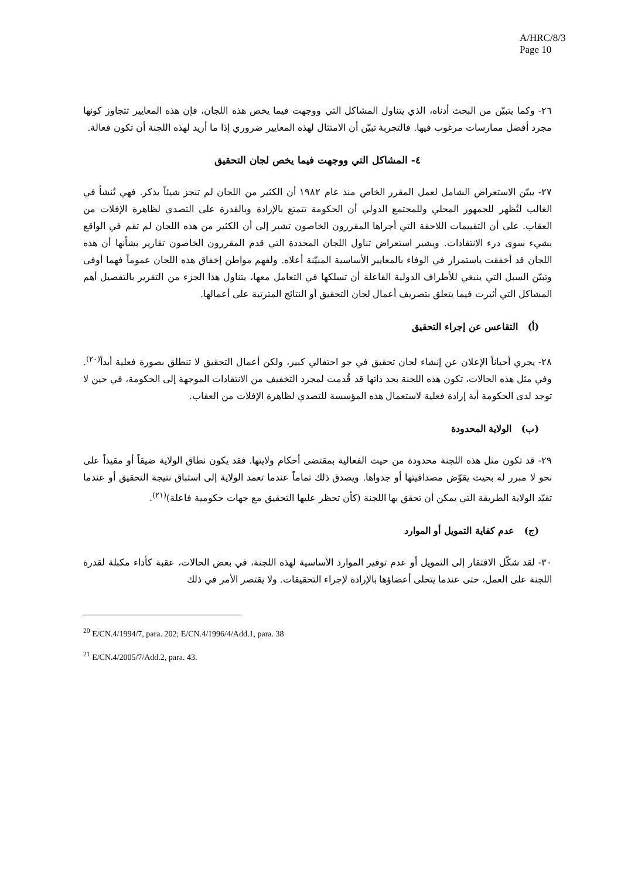A/HRC/8/3
Page 10
٢٦- وكما يتبيّن من البحث أدناه، الذي يتناول المشاكل التي ووجهت فيما يخص هذه اللجان، فإن هذه المعايير تتجاوز كونها مجرد أفضل ممارسات مرغوب فيها. فالتجربة تبيّن أن الامتثال لهذه المعايير ضروري إذا ما أريد لهذه اللجنة أن تكون فعالة.
٤- المشاكل التي ووجهت فيما يخص لجان التحقيق
٢٧- يبيّن الاستعراض الشامل لعمل المقرر الخاص منذ عام ١٩٨٢ أن الكثير من اللجان لم تنجز شيئاً يذكر. فهي تُنشأ في الغالب لتُظهر للجمهور المحلي وللمجتمع الدولي أن الحكومة تتمتع بالإرادة وبالقدرة على التصدي لظاهرة الإفلات من العقاب. على أن التقييمات اللاحقة التي أجراها المقررون الخاصون تشير إلى أن الكثير من هذه اللجان لم تقم في الواقع بشيء سوى درء الانتقادات. ويشير استعراض تناول اللجان المحددة التي قدم المقررون الخاصون تقارير بشأنها أن هذه اللجان قد أخفقت باستمرار في الوفاء بالمعايير الأساسية المبيّنة أعلاه. ولفهم مواطن إخفاق هذه اللجان عموماً فهما أوفى وتبيّن السبل التي ينبغي للأطراف الدولية الفاعلة أن تسلكها في التعامل معها، يتناول هذا الجزء من التقرير بالتفصيل أهم المشاكل التي أثيرت فيما يتعلق بتصريف أعمال لجان التحقيق أو النتائج المترتبة على أعمالها.
(أ) التقاعس عن إجراء التحقيق
٢٨- يجري أحياناً الإعلان عن إنشاء لجان تحقيق في جو احتفالي كبير، ولكن أعمال التحقيق لا تنطلق بصورة فعلية أبداً<sup>(٢٠)</sup>. وفي مثل هذه الحالات، تكون هذه اللجنة بحد ذاتها قد قُدمت لمجرد التخفيف من الانتقادات الموجهة إلى الحكومة، في حين لا توجد لدى الحكومة أية إرادة فعلية لاستعمال هذه المؤسسة للتصدي لظاهرة الإفلات من العقاب.
(ب) الولاية المحدودة
٢٩- قد تكون مثل هذه اللجنة محدودة من حيث الفعالية بمقتضى أحكام ولايتها. فقد يكون نطاق الولاية ضيقاً أو مقيداً على نحو لا مبرر له بحيث يقوّض مصداقيتها أو جدواها. ويصدق ذلك تماماً عندما تعمد الولاية إلى استباق نتيجة التحقيق أو عندما تقيّد الولاية الطريقة التي يمكن أن تحقق بها اللجنة (كأن تحظر عليها التحقيق مع جهات حكومية فاعلة)<sup>(٢١)</sup>.
(ج) عدم كفاية التمويل أو الموارد
٣٠- لقد شكّل الافتقار إلى التمويل أو عدم توفير الموارد الأساسية لهذه اللجنة، في بعض الحالات، عقبة كأداء مكبلة لقدرة اللجنة على العمل، حتى عندما يتحلى أعضاؤها بالإرادة لإجراء التحقيقات. ولا يقتصر الأمر في ذلك
<sup>20</sup> E/CN.4/1994/7, para. 202; E/CN.4/1996/4/Add.1, para. 38
<sup>21</sup> E/CN.4/2005/7/Add.2, para. 43.